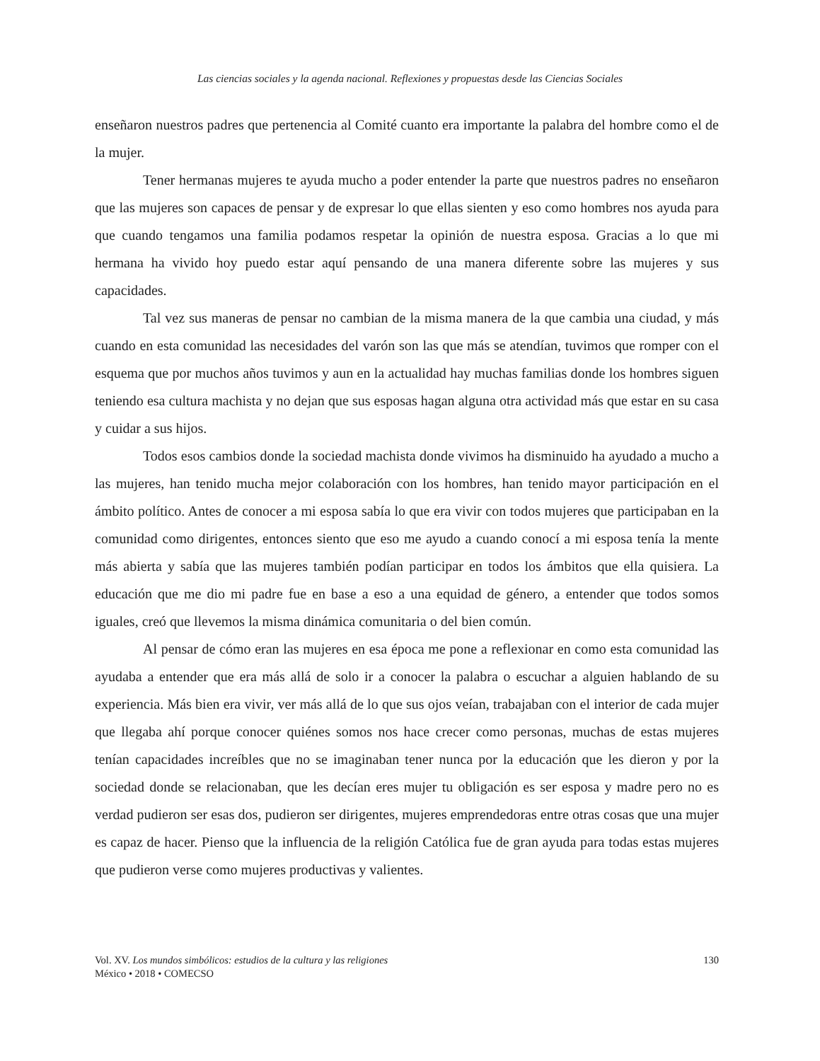Las ciencias sociales y la agenda nacional. Reflexiones y propuestas desde las Ciencias Sociales
enseñaron nuestros padres que pertenencia al Comité cuanto era importante la palabra del hombre como el de la mujer.
Tener hermanas mujeres te ayuda mucho a poder entender la parte que nuestros padres no enseñaron que las mujeres son capaces de pensar y de expresar lo que ellas sienten y eso como hombres nos ayuda para que cuando tengamos una familia podamos respetar la opinión de nuestra esposa. Gracias a lo que mi hermana ha vivido hoy puedo estar aquí pensando de una manera diferente sobre las mujeres y sus capacidades.
Tal vez sus maneras de pensar no cambian de la misma manera de la que cambia una ciudad, y más cuando en esta comunidad las necesidades del varón son las que más se atendían, tuvimos que romper con el esquema que por muchos años tuvimos y aun en la actualidad hay muchas familias donde los hombres siguen teniendo esa cultura machista y no dejan que sus esposas hagan alguna otra actividad más que estar en su casa y cuidar a sus hijos.
Todos esos cambios donde la sociedad machista donde vivimos ha disminuido ha ayudado a mucho a las mujeres, han tenido mucha mejor colaboración con los hombres, han tenido mayor participación en el ámbito político. Antes de conocer a mi esposa sabía lo que era vivir con todos mujeres que participaban en la comunidad como dirigentes, entonces siento que eso me ayudo a cuando conocí a mi esposa tenía la mente más abierta y sabía que las mujeres también podían participar en todos los ámbitos que ella quisiera. La educación que me dio mi padre fue en base a eso a una equidad de género, a entender que todos somos iguales, creó que llevemos la misma dinámica comunitaria o del bien común.
Al pensar de cómo eran las mujeres en esa época me pone a reflexionar en como esta comunidad las ayudaba a entender que era más allá de solo ir a conocer la palabra o escuchar a alguien hablando de su experiencia. Más bien era vivir, ver más allá de lo que sus ojos veían, trabajaban con el interior de cada mujer que llegaba ahí porque conocer quiénes somos nos hace crecer como personas, muchas de estas mujeres tenían capacidades increíbles que no se imaginaban tener nunca por la educación que les dieron y por la sociedad donde se relacionaban, que les decían eres mujer tu obligación es ser esposa y madre pero no es verdad pudieron ser esas dos, pudieron ser dirigentes, mujeres emprendedoras entre otras cosas que una mujer es capaz de hacer. Pienso que la influencia de la religión Católica fue de gran ayuda para todas estas mujeres que pudieron verse como mujeres productivas y valientes.
Vol. XV. Los mundos simbólicos: estudios de la cultura y las religiones
México • 2018 • COMECSO
130